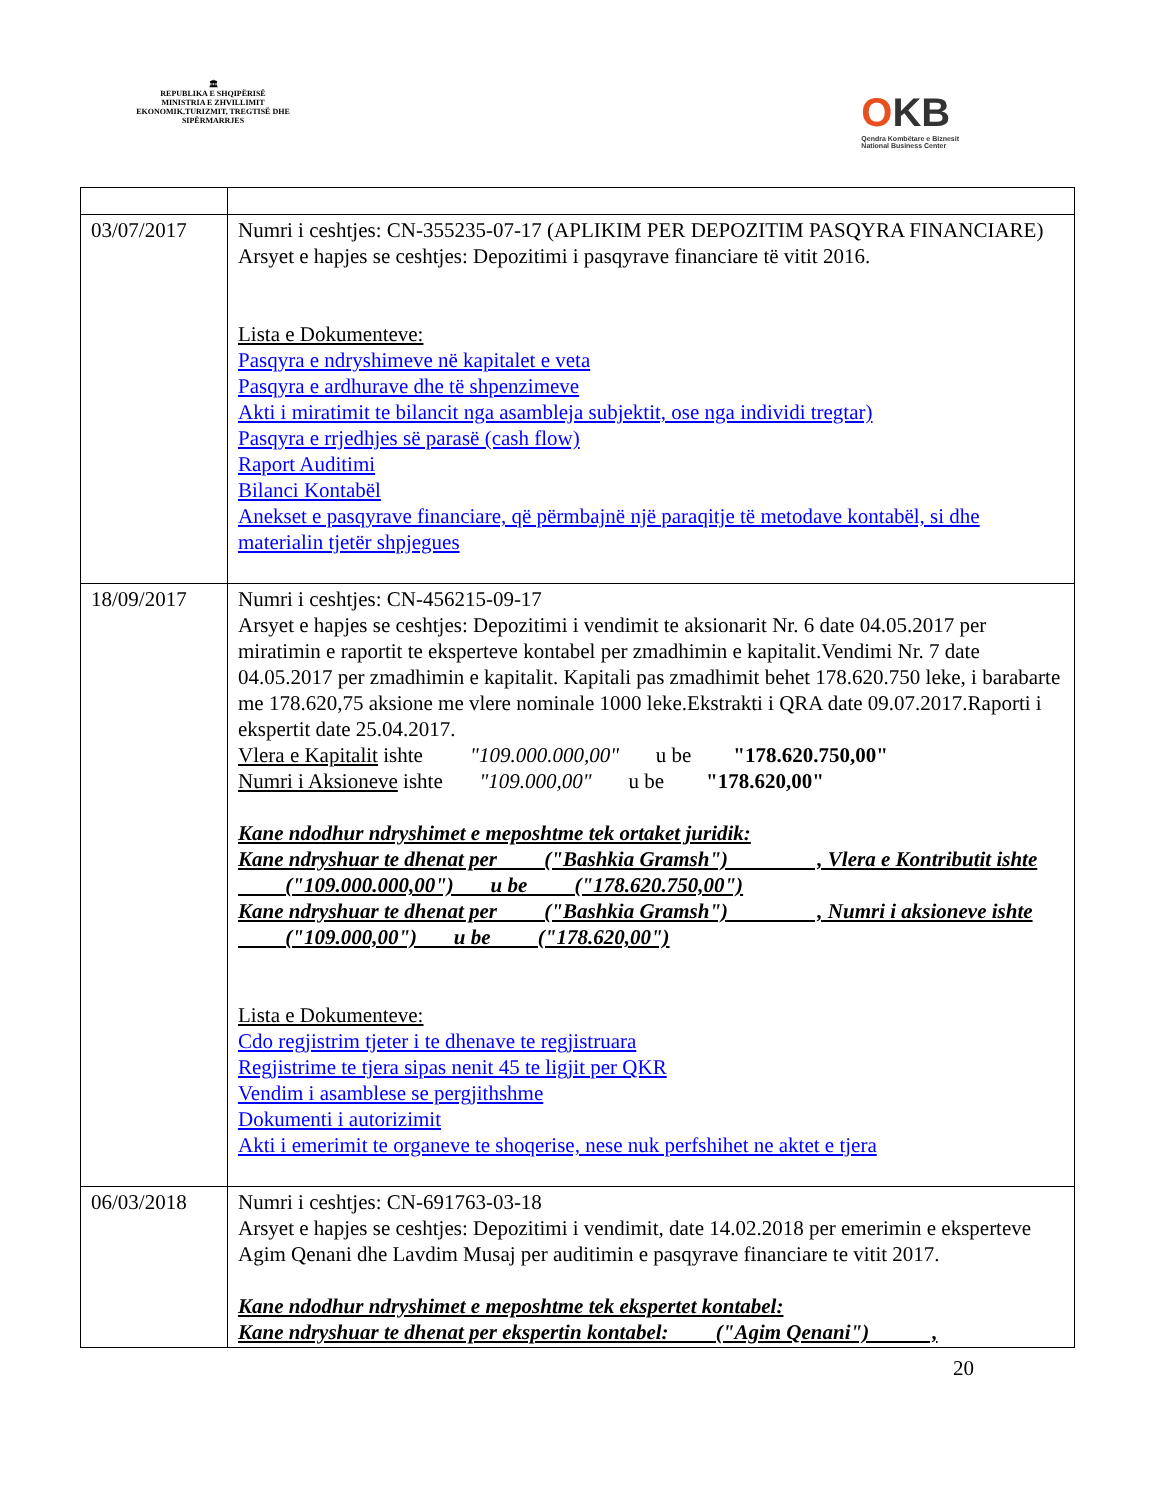🏛
REPUBLIKA E SHQIPËRISË
MINISTRIA E ZHVILLIMIT EKONOMIK,TURIZMIT, TREGTISË DHE SIPËRMARRJES
OKB
Qendra Kombëtare e Biznesit
National Business Center
| 03/07/2017 | Numri i ceshtjes: CN-355235-07-17 (APLIKIM PER DEPOZITIM PASQYRA FINANCIARE) Arsyet e hapjes se ceshtjes: Depozitimi i pasqyrave financiare të vitit 2016. Lista e Dokumenteve: Pasqyra e ndryshimeve në kapitalet e veta Pasqyra e ardhurave dhe të shpenzimeve Akti i miratimit te bilancit nga asambleja subjektit, ose nga individi tregtar) Pasqyra e rrjedhjes së parasë (cash flow) Raport Auditimi Bilanci Kontabël Anekset e pasqyrave financiare, që përmbajnë një paraqitje të metodave kontabël, si dhe materialin tjetër shpjegues |
| 18/09/2017 | Numri i ceshtjes: CN-456215-09-17 Arsyet e hapjes se ceshtjes: Depozitimi i vendimit te aksionarit Nr. 6 date 04.05.2017 per miratimin e raportit te eksperteve kontabel per zmadhimin e kapitalit.Vendimi Nr. 7 date 04.05.2017 per zmadhimin e kapitalit. Kapitali pas zmadhimit behet 178.620.750 leke, i barabarte me 178.620,75 aksione me vlere nominale 1000 leke.Ekstrakti i QRA date 09.07.2017.Raporti i ekspertit date 25.04.2017. Vlera e Kapitalit ishte "109.000.000,00" u be "178.620.750,00" Numri i Aksioneve ishte "109.000,00" u be "178.620,00" Kane ndodhur ndryshimet e meposhtme tek ortaket juridik: Kane ndryshuar te dhenat per ("Bashkia Gramsh") , Vlera e Kontributit ishte ("109.000.000,00") u be ("178.620.750,00") Kane ndryshuar te dhenat per ("Bashkia Gramsh") , Numri i aksioneve ishte ("109.000,00") u be ("178.620,00") Lista e Dokumenteve: Cdo regjistrim tjeter i te dhenave te regjistruara Regjistrime te tjera sipas nenit 45 te ligjit per QKR Vendim i asamblese se pergjithshme Dokumenti i autorizimit Akti i emerimit te organeve te shoqerise, nese nuk perfshihet ne aktet e tjera |
| 06/03/2018 | Numri i ceshtjes: CN-691763-03-18 Arsyet e hapjes se ceshtjes: Depozitimi i vendimit, date 14.02.2018 per emerimin e eksperteve Agim Qenani dhe Lavdim Musaj per auditimin e pasqyrave financiare te vitit 2017. Kane ndodhur ndryshimet e meposhtme tek ekspertet kontabel: Kane ndryshuar te dhenat per ekspertin kontabel: ("Agim Qenani") , |
20